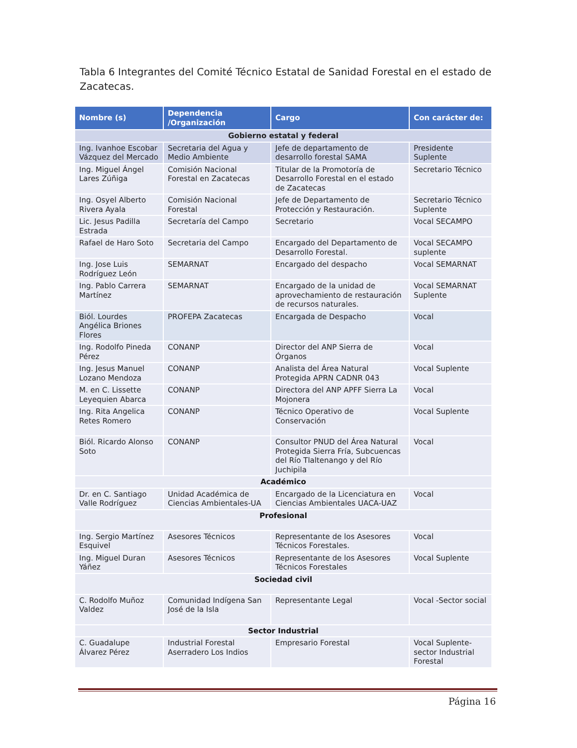Tabla 6 Integrantes del Comité Técnico Estatal de Sanidad Forestal en el estado de Zacatecas.
| Nombre (s) | Dependencia /Organización | Cargo | Con carácter de: |
| --- | --- | --- | --- |
| Gobierno estatal y federal | | | |
| Ing. Ivanhoe Escobar Vázquez del Mercado | Secretaria del Agua y Medio Ambiente | Jefe de departamento de desarrollo forestal SAMA | Presidente Suplente |
| Ing. Miguel Ángel Lares Zúñiga | Comisión Nacional Forestal en Zacatecas | Titular de la Promotoría de Desarrollo Forestal en el estado de Zacatecas | Secretario Técnico |
| Ing. Osyel Alberto Rivera Ayala | Comisión Nacional Forestal | Jefe de Departamento de Protección y Restauración. | Secretario Técnico Suplente |
| Lic. Jesus Padilla Estrada | Secretaría del Campo | Secretario | Vocal SECAMPO |
| Rafael de Haro Soto | Secretaria del Campo | Encargado del Departamento de Desarrollo Forestal. | Vocal SECAMPO suplente |
| Ing. Jose Luis Rodríguez León | SEMARNAT | Encargado del despacho | Vocal SEMARNAT |
| Ing. Pablo Carrera Martínez | SEMARNAT | Encargado de la unidad de aprovechamiento de restauración de recursos naturales. | Vocal SEMARNAT Suplente |
| Biól. Lourdes Angélica Briones Flores | PROFEPA Zacatecas | Encargada de Despacho | Vocal |
| Ing. Rodolfo Pineda Pérez | CONANP | Director del ANP Sierra de Órganos | Vocal |
| Ing. Jesus Manuel Lozano Mendoza | CONANP | Analista del Área Natural Protegida APRN CADNR 043 | Vocal Suplente |
| M. en C. Lissette Leyequien Abarca | CONANP | Directora del ANP APFF Sierra La Mojonera | Vocal |
| Ing. Rita Angelica Retes Romero | CONANP | Técnico Operativo de Conservación | Vocal Suplente |
| Biól. Ricardo Alonso Soto | CONANP | Consultor PNUD del Área Natural Protegida Sierra Fría, Subcuencas del Río Tlaltenango y del Río Juchipila | Vocal |
| Académico | | | |
| Dr. en C. Santiago Valle Rodríguez | Unidad Académica de Ciencias Ambientales-UA | Encargado de la Licenciatura en Ciencias Ambientales UACA-UAZ | Vocal |
| Profesional | | | |
| Ing. Sergio Martínez Esquivel | Asesores Técnicos | Representante de los Asesores Técnicos Forestales. | Vocal |
| Ing. Miguel Duran Yáñez | Asesores Técnicos | Representante de los Asesores Técnicos Forestales | Vocal Suplente |
| Sociedad civil | | | |
| C. Rodolfo Muñoz Valdez | Comunidad Indígena San José de la Isla | Representante Legal | Vocal -Sector social |
| Sector Industrial | | | |
| C. Guadalupe Álvarez Pérez | Industrial Forestal Aserradero Los Indios | Empresario Forestal | Vocal Suplente- sector Industrial Forestal |
Página 16